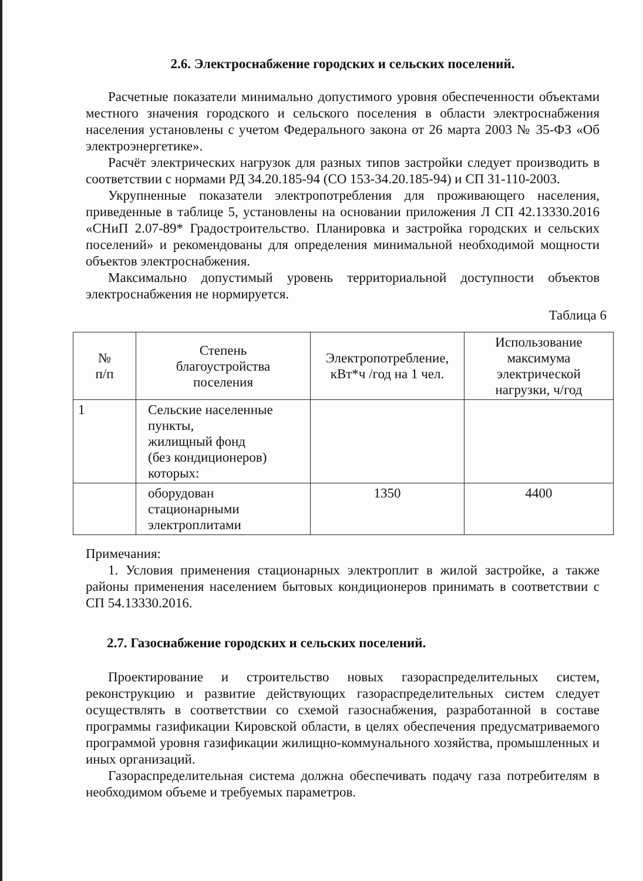2.6. Электроснабжение городских и сельских поселений.
Расчетные показатели минимально допустимого уровня обеспеченности объектами местного значения городского и сельского поселения в области электроснабжения населения установлены с учетом Федерального закона от 26 марта 2003 № 35-ФЗ «Об электроэнергетике».
Расчёт электрических нагрузок для разных типов застройки следует производить в соответствии с нормами РД 34.20.185-94 (СО 153-34.20.185-94) и СП 31-110-2003.
Укрупненные показатели электропотребления для проживающего населения, приведенные в таблице 5, установлены на основании приложения Л СП 42.13330.2016 «СНиП 2.07-89* Градостроительство. Планировка и застройка городских и сельских поселений» и рекомендованы для определения минимальной необходимой мощности объектов электроснабжения.
Максимально допустимый уровень территориальной доступности объектов электроснабжения не нормируется.
Таблица 6
| № п/п | Степень благоустройства поселения | Электропотребление, кВт*ч /год на 1 чел. | Использование максимума электрической нагрузки, ч/год |
| --- | --- | --- | --- |
| 1 | Сельские населенные пункты, жилищный фонд (без кондиционеров) которых: | | |
| | оборудован стационарными электроплитами | 1350 | 4400 |
Примечания:
1. Условия применения стационарных электроплит в жилой застройке, а также районы применения населением бытовых кондиционеров принимать в соответствии с СП 54.13330.2016.
2.7. Газоснабжение городских и сельских поселений.
Проектирование и строительство новых газораспределительных систем, реконструкцию и развитие действующих газораспределительных систем следует осуществлять в соответствии со схемой газоснабжения, разработанной в составе программы газификации Кировской области, в целях обеспечения предусматриваемого программой уровня газификации жилищно-коммунального хозяйства, промышленных и иных организаций.
Газораспределительная система должна обеспечивать подачу газа потребителям в необходимом объеме и требуемых параметров.